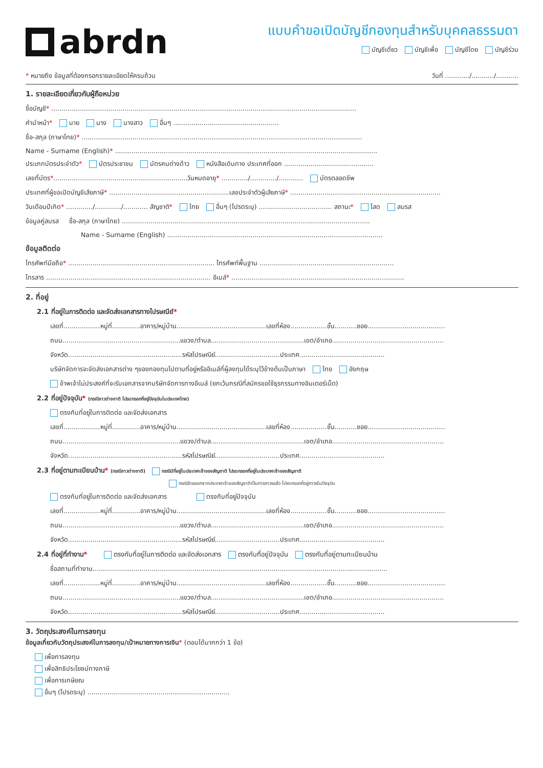abrdn
แบบคำขอเปิดบัญชีกองทุนสำหรับบุคคลธรรมดา
บัญชีเดี่ยว บัญชีเพื่อ บัญชีโดย บัญชีร่วม
* หมายถึง ข้อมูลที่ต้องกรอกรายละเอียดให้ครบถ้วน วันที่ ............/.........../...........
1. รายละเอียดเกี่ยวกับผู้ถือหน่วย
ชื่อบัญชี* ......................................................................................................................................................
คำนำหน้า* นาย นาง นางสาว อื่นๆ ....................................................
ชื่อ-สกุล (ภาษาไทย)* ..........................................................................................................................................
Name - Surname (English)* .................................................................................................................................
ประเภทบัตรประจำตัว* บัตรประชาชน บัตรคนต่างด้าว หนังสือเดินทาง ประเทศที่ออก ............................................
เลขที่บัตร*..................................................................วันหมดอายุ* ............./............./............ บัตรตลอดชีพ
ประเทศที่ผู้ขอเปิดบัญชีเสียภาษี* ...........................................................เลขประจำตัวผู้เสียภาษี* ..........................................................................
วันเดือนปีเกิด* ............./............./............ สัญชาติ* ไทย อื่นๆ (โปรดระบุ) .................................... สถานะ* โสด สมรส
ข้อมูลคู่สมรส ชื่อ-สกุล (ภาษาไทย) ..........................................................................................................................
Name - Surname (English) ..........................................................................................................
ข้อมูลติดต่อ
โทรศัพท์มือถือ* ........................................................................ โทรศัพท์พื้นฐาน ..................................................................
โทรสาร ................................................................................. อีเมล์* .....................................................................................
2. ที่อยู่
2.1 ที่อยู่ในการติดต่อ และจัดส่งเอกสารทางไปรษณีย์*
เลขที่..................หมู่ที่..............อาคาร/หมู่บ้าน............................................เลขที่ห้อง..................ชั้น...........ซอย......................................
ถนน..........................................................แขวง/ตำบล..............................................เขต/อำเภอ.......................................................
จังหวัด........................................................รหัสไปรษณีย์................................ประเทศ..........................................
บริษัทจัดการจะจัดส่งเอกสารต่าง ๆของกองทุนไปตามที่อยู่หรืออีเมล์ที่ผู้ลงทุนได้ระบุไว้ข้างต้นเป็นภาษา ไทย อังกฤษ
ข้าพเจ้าไม่ประสงค์ที่จะรับเอกสารจากบริษัทจัดการทางอีเมล์ (ยกเว้นกรณีที่สมัครขอใช้ธุรกรรมทางอินเตอร์เน็ต)
2.2 ที่อยู่ปัจจุบัน* (กรณีชาวต่างชาติ โปรดกรอกที่อยู่ปัจจุบันในประเทศไทย)
ตรงกับที่อยู่ในการติดต่อ และจัดส่งเอกสาร
เลขที่..................หมู่ที่..............อาคาร/หมู่บ้าน............................................เลขที่ห้อง..................ชั้น...........ซอย......................................
ถนน..........................................................แขวง/ตำบล..............................................เขต/อำเภอ.......................................................
จังหวัด........................................................รหัสไปรษณีย์................................ประเทศ..........................................
2.3 ที่อยู่ตามทะเบียนบ้าน* (กรณีชาวต่างชาติ) กรณีมีที่อยู่ในประเทศเจ้าของสัญชาติ โปรดกรอกที่อยู่ในประเทศเจ้าของสัญชาติ
กรณีย้ายออกจากประเทศเจ้าของสัญชาติเป็นการถาวรแล้ว โปรดกรอกที่อยู่ถาวรในปัจจุบัน
ตรงกับที่อยู่ในการติดต่อ และจัดส่งเอกสาร ตรงกับที่อยู่ปัจจุบัน
เลขที่..................หมู่ที่..............อาคาร/หมู่บ้าน............................................เลขที่ห้อง..................ชั้น...........ซอย......................................
ถนน..........................................................แขวง/ตำบล..............................................เขต/อำเภอ.......................................................
จังหวัด........................................................รหัสไปรษณีย์................................ประเทศ..........................................
2.4 ที่อยู่ที่ทำงาน* ตรงกับที่อยู่ในการติดต่อ และจัดส่งเอกสาร ตรงกับที่อยู่ปัจจุบัน ตรงกับที่อยู่ตามทะเบียนบ้าน
ชื่อสถานที่ทำงาน.................................................................................................................................................
เลขที่..................หมู่ที่..............อาคาร/หมู่บ้าน............................................เลขที่ห้อง..................ชั้น...........ซอย......................................
ถนน..........................................................แขวง/ตำบล..............................................เขต/อำเภอ.......................................................
จังหวัด........................................................รหัสไปรษณีย์................................ประเทศ..........................................
3. วัตถุประสงค์ในการลงทุน
ข้อมูลเกี่ยวกับวัตถุประสงค์ในการลงทุน/เป้าหมายทางการเงิน* (ตอบได้มากกว่า 1 ข้อ)
เพื่อการลงทุน
เพื่อสิทธิประโยชน์ทางภาษี
เพื่อการเกษียณ
อื่นๆ (โปรดระบุ) ......................................................................